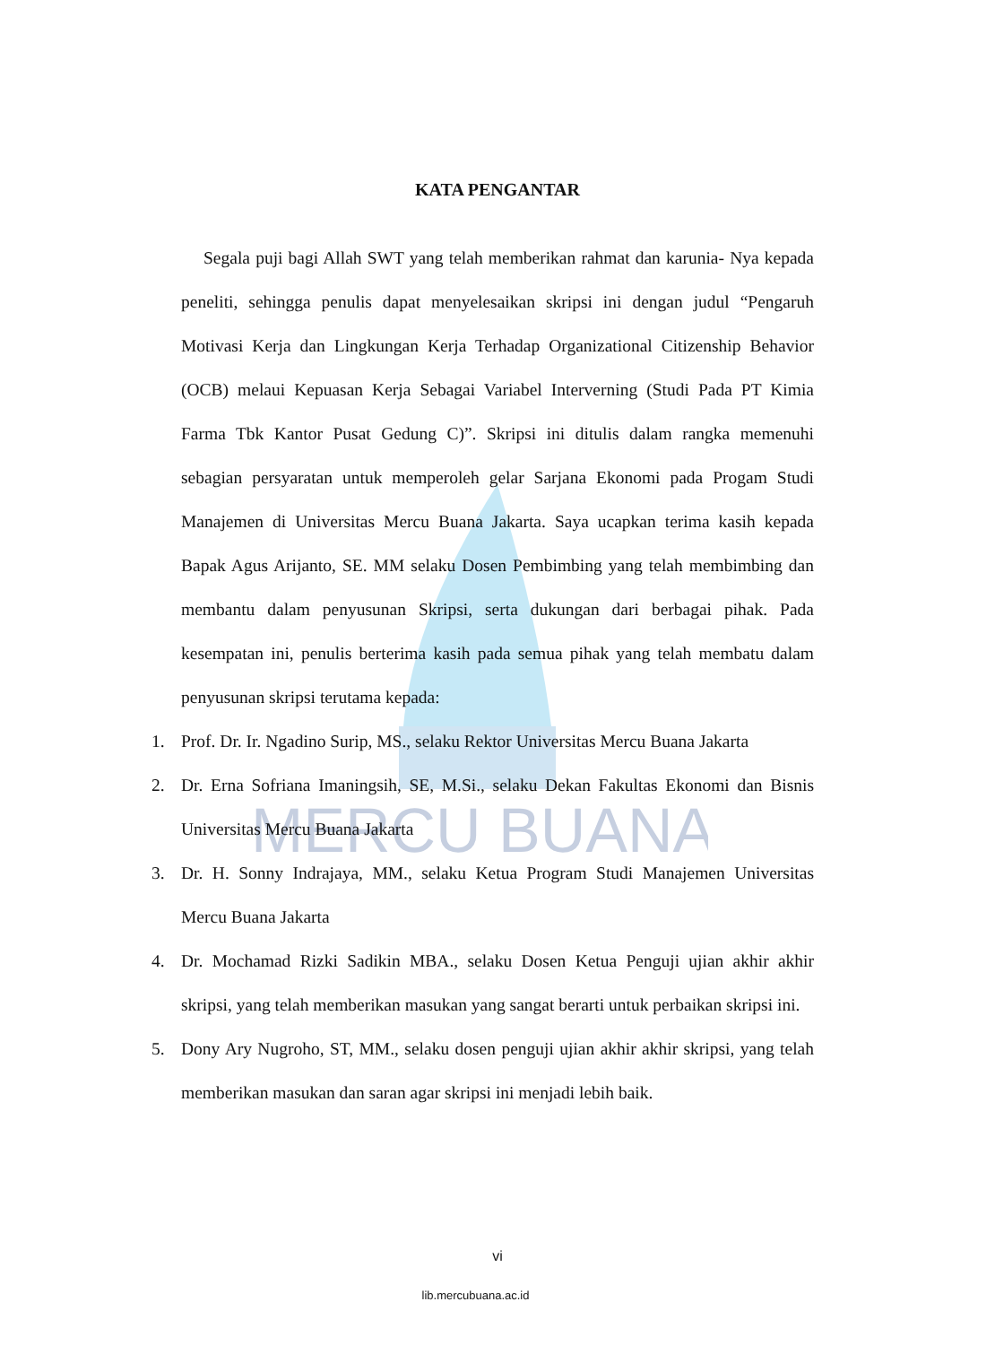MERCU BUANA
KATA PENGANTAR
Segala puji bagi Allah SWT yang telah memberikan rahmat dan karunia- Nya kepada peneliti, sehingga penulis dapat menyelesaikan skripsi ini dengan judul “Pengaruh Motivasi Kerja dan Lingkungan Kerja Terhadap Organizational Citizenship Behavior (OCB) melaui Kepuasan Kerja Sebagai Variabel Interverning (Studi Pada PT Kimia Farma Tbk Kantor Pusat Gedung C)”. Skripsi ini ditulis dalam rangka memenuhi sebagian persyaratan untuk memperoleh gelar Sarjana Ekonomi pada Progam Studi Manajemen di Universitas Mercu Buana Jakarta. Saya ucapkan terima kasih kepada Bapak Agus Arijanto, SE. MM selaku Dosen Pembimbing yang telah membimbing dan membantu dalam penyusunan Skripsi, serta dukungan dari berbagai pihak. Pada kesempatan ini, penulis berterima kasih pada semua pihak yang telah membatu dalam penyusunan skripsi terutama kepada:
1. Prof. Dr. Ir. Ngadino Surip, MS., selaku Rektor Universitas Mercu Buana Jakarta
2. Dr. Erna Sofriana Imaningsih, SE, M.Si., selaku Dekan Fakultas Ekonomi dan Bisnis Universitas Mercu Buana Jakarta
3. Dr. H. Sonny Indrajaya, MM., selaku Ketua Program Studi Manajemen Universitas Mercu Buana Jakarta
4. Dr. Mochamad Rizki Sadikin MBA., selaku Dosen Ketua Penguji ujian akhir akhir skripsi, yang telah memberikan masukan yang sangat berarti untuk perbaikan skripsi ini.
5. Dony Ary Nugroho, ST, MM., selaku dosen penguji ujian akhir akhir skripsi, yang telah memberikan masukan dan saran agar skripsi ini menjadi lebih baik.
vi
lib.mercubuana.ac.id